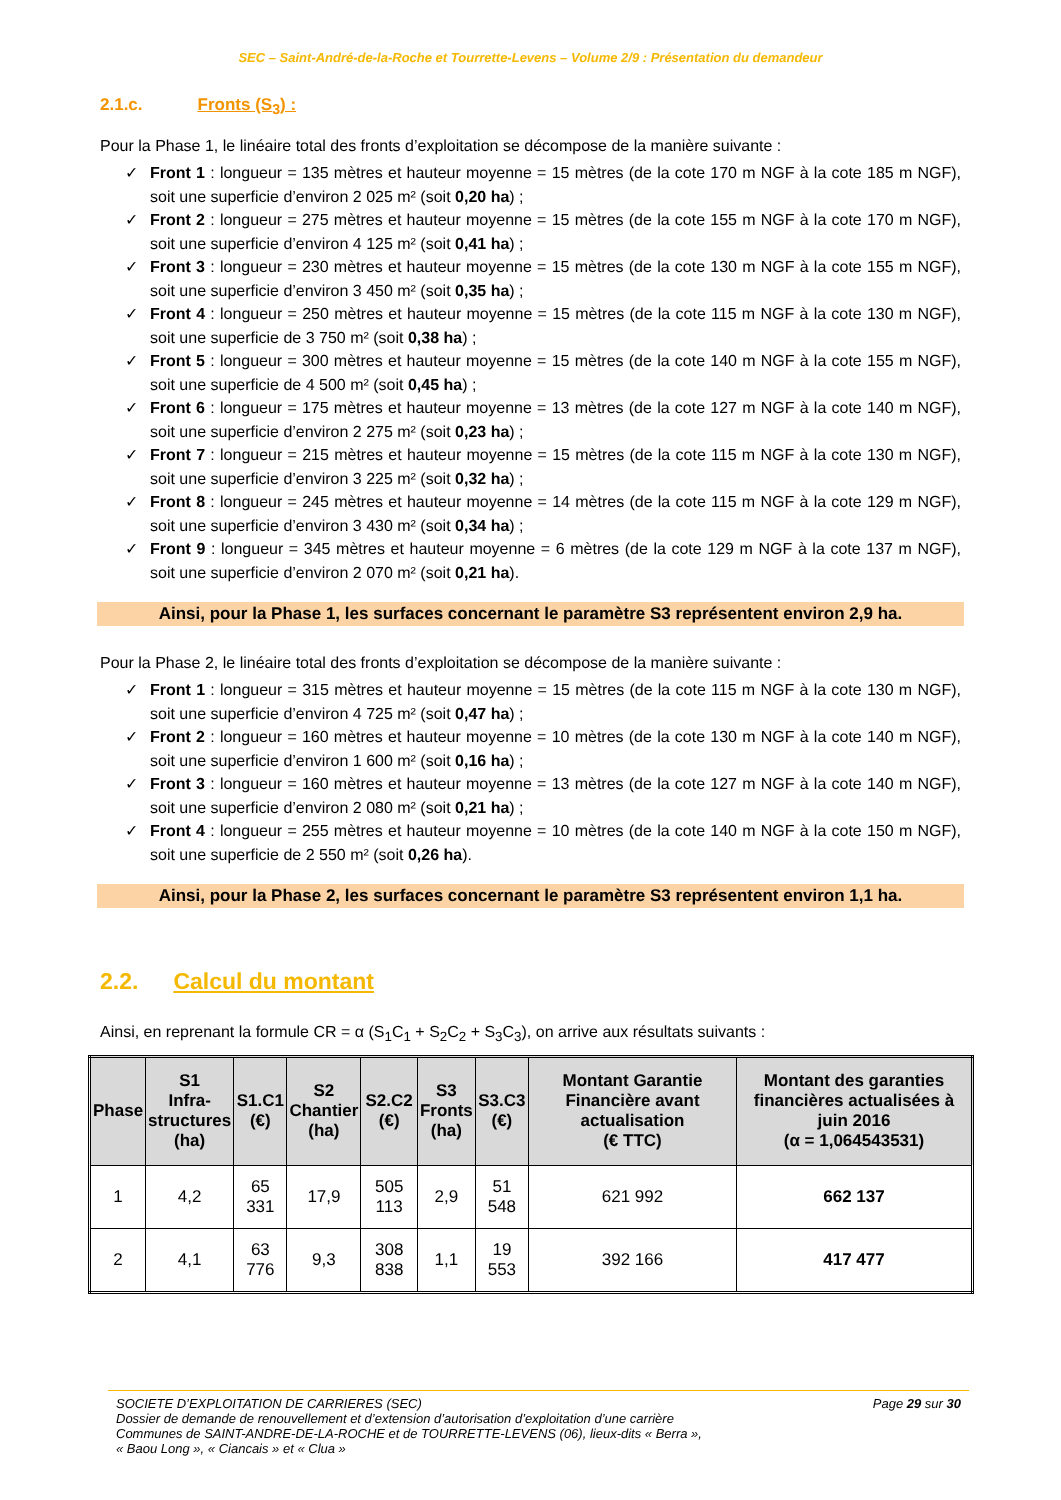SEC – Saint-André-de-la-Roche et Tourrette-Levens – Volume 2/9 : Présentation du demandeur
2.1.c. Fronts (S<sub>3</sub>) :
Pour la Phase 1, le linéaire total des fronts d’exploitation se décompose de la manière suivante :
Front 1 : longueur = 135 mètres et hauteur moyenne = 15 mètres (de la cote 170 m NGF à la cote 185 m NGF), soit une superficie d’environ 2 025 m² (soit 0,20 ha) ;
Front 2 : longueur = 275 mètres et hauteur moyenne = 15 mètres (de la cote 155 m NGF à la cote 170 m NGF), soit une superficie d’environ 4 125 m² (soit 0,41 ha) ;
Front 3 : longueur = 230 mètres et hauteur moyenne = 15 mètres (de la cote 130 m NGF à la cote 155 m NGF), soit une superficie d’environ 3 450 m² (soit 0,35 ha) ;
Front 4 : longueur = 250 mètres et hauteur moyenne = 15 mètres (de la cote 115 m NGF à la cote 130 m NGF), soit une superficie de 3 750 m² (soit 0,38 ha) ;
Front 5 : longueur = 300 mètres et hauteur moyenne = 15 mètres (de la cote 140 m NGF à la cote 155 m NGF), soit une superficie de 4 500 m² (soit 0,45 ha) ;
Front 6 : longueur = 175 mètres et hauteur moyenne = 13 mètres (de la cote 127 m NGF à la cote 140 m NGF), soit une superficie d’environ 2 275 m² (soit 0,23 ha) ;
Front 7 : longueur = 215 mètres et hauteur moyenne = 15 mètres (de la cote 115 m NGF à la cote 130 m NGF), soit une superficie d’environ 3 225 m² (soit 0,32 ha) ;
Front 8 : longueur = 245 mètres et hauteur moyenne = 14 mètres (de la cote 115 m NGF à la cote 129 m NGF), soit une superficie d’environ 3 430 m² (soit 0,34 ha) ;
Front 9 : longueur = 345 mètres et hauteur moyenne = 6 mètres (de la cote 129 m NGF à la cote 137 m NGF), soit une superficie d’environ 2 070 m² (soit 0,21 ha).
Ainsi, pour la Phase 1, les surfaces concernant le paramètre S3 représentent environ 2,9 ha.
Pour la Phase 2, le linéaire total des fronts d’exploitation se décompose de la manière suivante :
Front 1 : longueur = 315 mètres et hauteur moyenne = 15 mètres (de la cote 115 m NGF à la cote 130 m NGF), soit une superficie d’environ 4 725 m² (soit 0,47 ha) ;
Front 2 : longueur = 160 mètres et hauteur moyenne = 10 mètres (de la cote 130 m NGF à la cote 140 m NGF), soit une superficie d’environ 1 600 m² (soit 0,16 ha) ;
Front 3 : longueur = 160 mètres et hauteur moyenne = 13 mètres (de la cote 127 m NGF à la cote 140 m NGF), soit une superficie d’environ 2 080 m² (soit 0,21 ha) ;
Front 4 : longueur = 255 mètres et hauteur moyenne = 10 mètres (de la cote 140 m NGF à la cote 150 m NGF), soit une superficie de 2 550 m² (soit 0,26 ha).
Ainsi, pour la Phase 2, les surfaces concernant le paramètre S3 représentent environ 1,1 ha.
2.2. Calcul du montant
Ainsi, en reprenant la formule CR = α (S<sub>1</sub>C<sub>1</sub> + S<sub>2</sub>C<sub>2</sub> + S<sub>3</sub>C<sub>3</sub>), on arrive aux résultats suivants :
| Phase | S1 Infra- structures (ha) | S1.C1 (€) | S2 Chantier (ha) | S2.C2 (€) | S3 Fronts (ha) | S3.C3 (€) | Montant Garantie Financière avant actualisation (€ TTC) | Montant des garanties financières actualisées à juin 2016 (α = 1,064543531) |
| --- | --- | --- | --- | --- | --- | --- | --- | --- |
| 1 | 4,2 | 65 331 | 17,9 | 505 113 | 2,9 | 51 548 | 621 992 | 662 137 |
| 2 | 4,1 | 63 776 | 9,3 | 308 838 | 1,1 | 19 553 | 392 166 | 417 477 |
Page 29 sur 30 SOCIETE D’EXPLOITATION DE CARRIERES (SEC)
Dossier de demande de renouvellement et d’extension d’autorisation d’exploitation d’une carrière
Communes de SAINT-ANDRE-DE-LA-ROCHE et de TOURRETTE-LEVENS (06), lieux-dits « Berra »,
« Baou Long », « Ciancais » et « Clua »